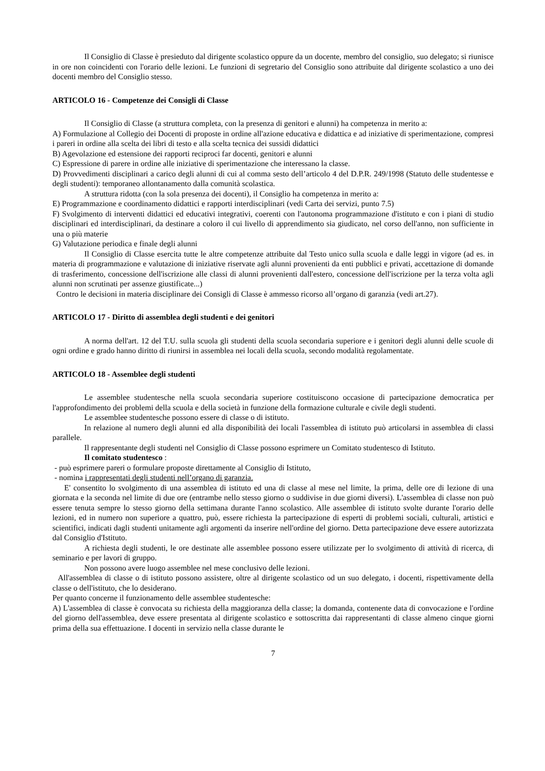Il Consiglio di Classe è presieduto dal dirigente scolastico oppure da un docente, membro del consiglio, suo delegato; si riunisce in ore non coincidenti con l'orario delle lezioni. Le funzioni di segretario del Consiglio sono attribuite dal dirigente scolastico a uno dei docenti membro del Consiglio stesso.
ARTICOLO 16 - Competenze dei Consigli di Classe
Il Consiglio di Classe (a struttura completa, con la presenza di genitori e alunni) ha competenza in merito a:
A) Formulazione al Collegio dei Docenti di proposte in ordine all'azione educativa e didattica e ad iniziative di sperimentazione, compresi i pareri in ordine alla scelta dei libri di testo e alla scelta tecnica dei sussidi didattici
B) Agevolazione ed estensione dei rapporti reciproci far docenti, genitori e alunni
C) Espressione di parere in ordine alle iniziative di sperimentazione che interessano la classe.
D) Provvedimenti disciplinari a carico degli alunni di cui al comma sesto dell’articolo 4 del D.P.R. 249/1998 (Statuto delle studentesse e degli studenti): temporaneo allontanamento dalla comunità scolastica.
A struttura ridotta (con la sola presenza dei docenti), il Consiglio ha competenza in merito a:
E) Programmazione e coordinamento didattici e rapporti interdisciplinari (vedi Carta dei servizi, punto 7.5)
F) Svolgimento di interventi didattici ed educativi integrativi, coerenti con l'autonoma programmazione d'istituto e con i piani di studio disciplinari ed interdisciplinari, da destinare a coloro il cui livello di apprendimento sia giudicato, nel corso dell'anno, non sufficiente in una o più materie
G) Valutazione periodica e finale degli alunni
Il Consiglio di Classe esercita tutte le altre competenze attribuite dal Testo unico sulla scuola e dalle leggi in vigore (ad es. in materia di programmazione e valutazione di iniziative riservate agli alunni provenienti da enti pubblici e privati, accettazione di domande di trasferimento, concessione dell'iscrizione alle classi di alunni provenienti dall'estero, concessione dell'iscrizione per la terza volta agli alunni non scrutinati per assenze giustificate...)
Contro le decisioni in materia disciplinare dei Consigli di Classe è ammesso ricorso all’organo di garanzia (vedi art.27).
ARTICOLO 17 - Diritto di assemblea degli studenti e dei genitori
A norma dell'art. 12 del T.U. sulla scuola gli studenti della scuola secondaria superiore e i genitori degli alunni delle scuole di ogni ordine e grado hanno diritto di riunirsi in assemblea nei locali della scuola, secondo modalità regolamentate.
ARTICOLO 18 - Assemblee degli studenti
Le assemblee studentesche nella scuola secondaria superiore costituiscono occasione di partecipazione democratica per l'approfondimento dei problemi della scuola e della società in funzione della formazione culturale e civile degli studenti.
Le assemblee studentesche possono essere di classe o di istituto.
In relazione al numero degli alunni ed alla disponibilità dei locali l'assemblea di istituto può articolarsi in assemblea di classi parallele.
Il rappresentante degli studenti nel Consiglio di Classe possono esprimere un Comitato studentesco di Istituto.
Il comitato studentesco :
- può esprimere pareri o formulare proposte direttamente al Consiglio di Istituto,
- nomina i rappresentati degli studenti nell’organo di garanzia.
E' consentito lo svolgimento di una assemblea di istituto ed una di classe al mese nel limite, la prima, delle ore di lezione di una giornata e la seconda nel limite di due ore (entrambe nello stesso giorno o suddivise in due giorni diversi). L'assemblea di classe non può essere tenuta sempre lo stesso giorno della settimana durante l'anno scolastico. Alle assemblee di istituto svolte durante l'orario delle lezioni, ed in numero non superiore a quattro, può, essere richiesta la partecipazione di esperti di problemi sociali, culturali, artistici e scientifici, indicati dagli studenti unitamente agli argomenti da inserire nell'ordine del giorno. Detta partecipazione deve essere autorizzata dal Consiglio d'Istituto.
A richiesta degli studenti, le ore destinate alle assemblee possono essere utilizzate per lo svolgimento di attività di ricerca, di seminario e per lavori di gruppo.
Non possono avere luogo assemblee nel mese conclusivo delle lezioni.
All'assemblea di classe o di istituto possono assistere, oltre al dirigente scolastico od un suo delegato, i docenti, rispettivamente della classe o dell'istituto, che lo desiderano.
Per quanto concerne il funzionamento delle assemblee studentesche:
A) L'assemblea di classe è convocata su richiesta della maggioranza della classe; la domanda, contenente data di convocazione e l'ordine del giorno dell'assemblea, deve essere presentata al dirigente scolastico e sottoscritta dai rappresentanti di classe almeno cinque giorni prima della sua effettuazione. I docenti in servizio nella classe durante le
7